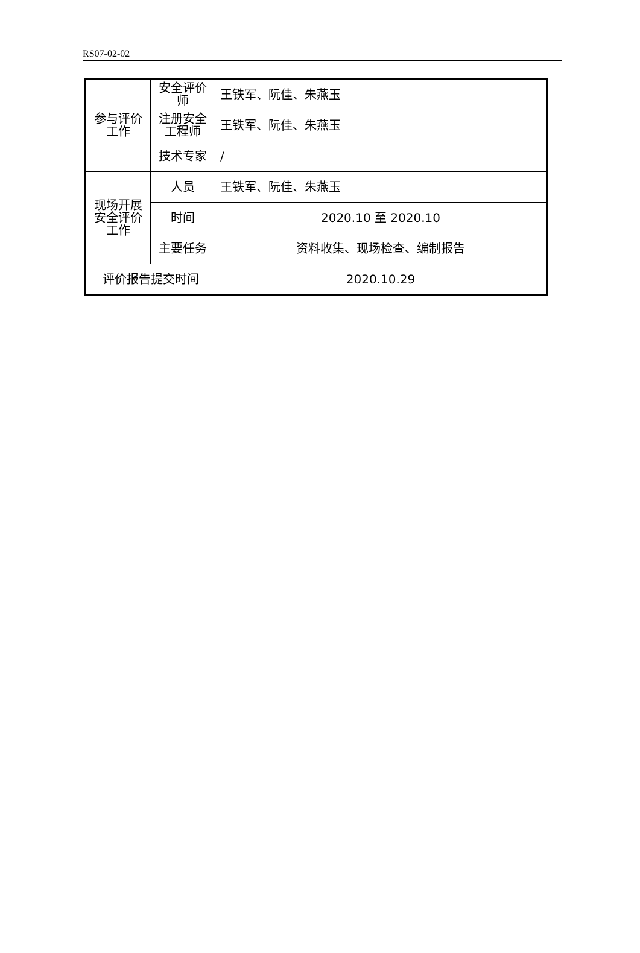RS07-02-02
| 参与评价工作 | 安全评价师 | 王铁军、阮佳、朱燕玉 |
| | 注册安全工程师 | 王铁军、阮佳、朱燕玉 |
| | 技术专家 | / |
| 现场开展安全评价工作 | 人员 | 王铁军、阮佳、朱燕玉 |
| | 时间 | 2020.10 至 2020.10 |
| | 主要任务 | 资料收集、现场检查、编制报告 |
| 评价报告提交时间 | | 2020.10.29 |